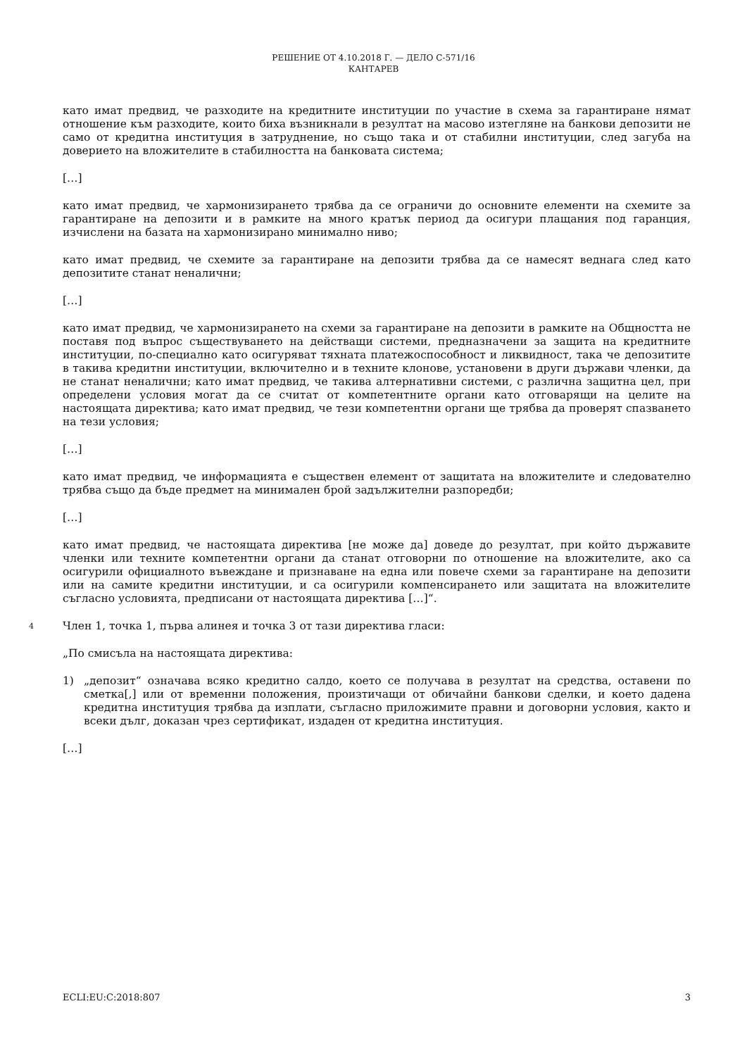РЕШЕНИЕ ОТ 4.10.2018 Г. — ДЕЛО C-571/16
КАНТАРЕВ
като имат предвид, че разходите на кредитните институции по участие в схема за гарантиране нямат отношение към разходите, които биха възникнали в резултат на масово изтегляне на банкови депозити не само от кредитна институция в затруднение, но също така и от стабилни институции, след загуба на доверието на вложителите в стабилността на банковата система;
[…]
като имат предвид, че хармонизирането трябва да се ограничи до основните елементи на схемите за гарантиране на депозити и в рамките на много кратък период да осигури плащания под гаранция, изчислени на базата на хармонизирано минимално ниво;
като имат предвид, че схемите за гарантиране на депозити трябва да се намесят веднага след като депозитите станат неналични;
[…]
като имат предвид, че хармонизирането на схеми за гарантиране на депозити в рамките на Общността не поставя под въпрос съществуването на действащи системи, предназначени за защита на кредитните институции, по-специално като осигуряват тяхната платежоспособност и ликвидност, така че депозитите в такива кредитни институции, включително и в техните клонове, установени в други държави членки, да не станат неналични; като имат предвид, че такива алтернативни системи, с различна защитна цел, при определени условия могат да се считат от компетентните органи като отговарящи на целите на настоящата директива; като имат предвид, че тези компетентни органи ще трябва да проверят спазването на тези условия;
[…]
като имат предвид, че информацията е съществен елемент от защитата на вложителите и следователно трябва също да бъде предмет на минимален брой задължителни разпоредби;
[…]
като имат предвид, че настоящата директива [не може да] доведе до резултат, при който държавите членки или техните компетентни органи да станат отговорни по отношение на вложителите, ако са осигурили официалното въвеждане и признаване на една или повече схеми за гарантиране на депозити или на самите кредитни институции, и са осигурили компенсирането или защитата на вложителите съгласно условията, предписани от настоящата директива […]“.
4
Член 1, точка 1, първа алинея и точка 3 от тази директива гласи:
„По смисъла на настоящата директива:
1) „депозит“ означава всяко кредитно салдо, което се получава в резултат на средства, оставени по сметка[,] или от временни положения, произтичащи от обичайни банкови сделки, и което дадена кредитна институция трябва да изплати, съгласно приложимите правни и договорни условия, както и всеки дълг, доказан чрез сертификат, издаден от кредитна институция.
[…]
ECLI:EU:C:2018:807 3